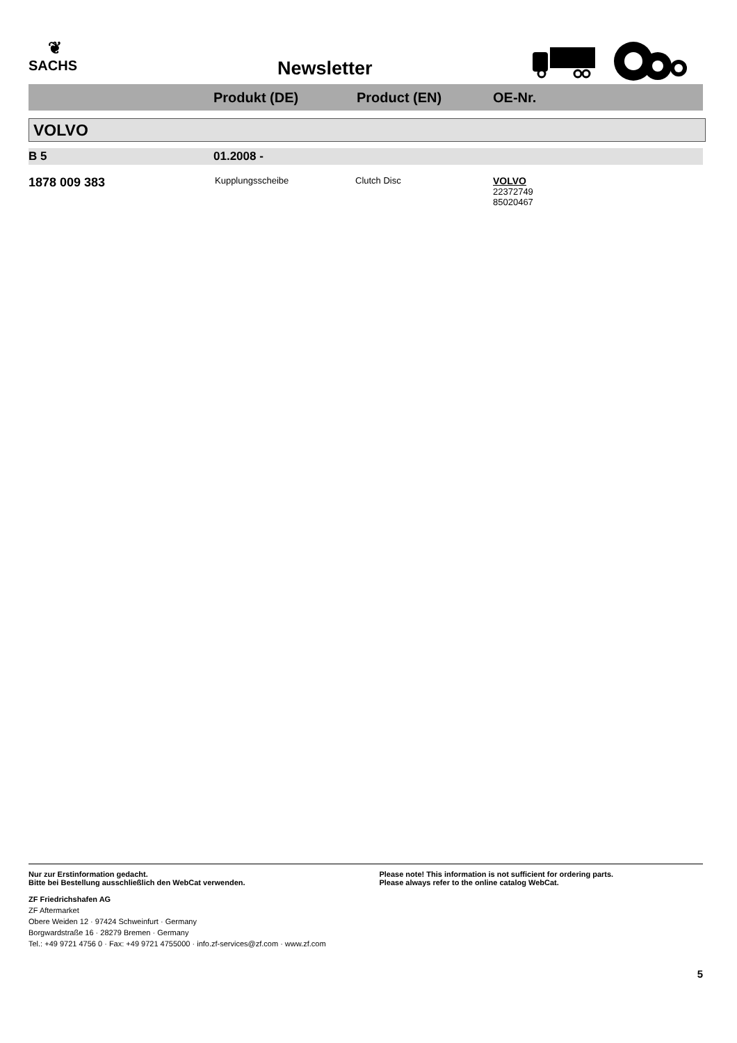❦
SACHS
Newsletter
Produkt (DE) Product (EN) OE-Nr.
VOLVO
B 5 01.2008 -
1878 009 383
Kupplungsscheibe Clutch Disc
VOLVO
22372749
85020467
Nur zur Erstinformation gedacht.
Bitte bei Bestellung ausschließlich den WebCat verwenden.
Please note! This information is not sufficient for ordering parts.
Please always refer to the online catalog WebCat.
ZF Friedrichshafen AG
ZF Aftermarket
Obere Weiden 12 · 97424 Schweinfurt · Germany
Borgwardstraße 16 · 28279 Bremen · Germany
Tel.: +49 9721 4756 0 · Fax: +49 9721 4755000 · info.zf-services@zf.com · www.zf.com
5